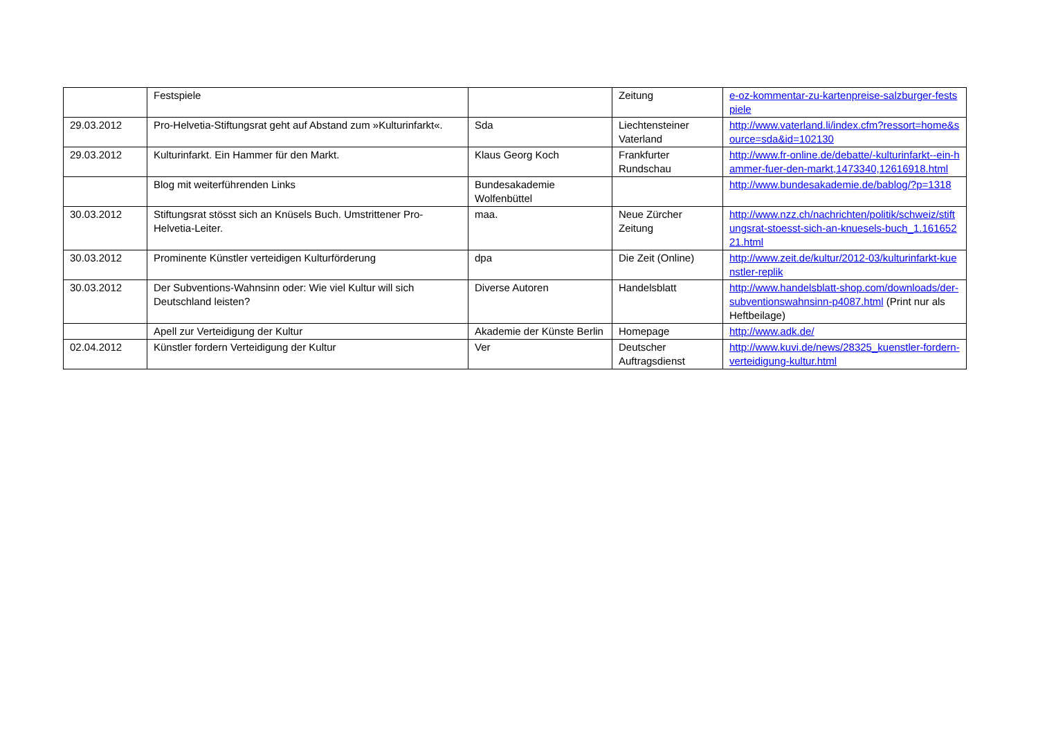| | Festspiele | | Zeitung | e-oz-kommentar-zu-kartenpreise-salzburger-festspiele |
| 29.03.2012 | Pro-Helvetia-Stiftungsrat geht auf Abstand zum »Kulturinfarkt«. | Sda | Liechtensteiner Vaterland | http://www.vaterland.li/index.cfm?ressort=home&source=sda&id=102130 |
| 29.03.2012 | Kulturinfarkt. Ein Hammer für den Markt. | Klaus Georg Koch | Frankfurter Rundschau | http://www.fr-online.de/debatte/-kulturinfarkt--ein-hammer-fuer-den-markt,1473340,12616918.html |
| | Blog mit weiterführenden Links | Bundesakademie Wolfenbüttel | | http://www.bundesakademie.de/bablog/?p=1318 |
| 30.03.2012 | Stiftungsrat stösst sich an Knüsels Buch. Umstrittener Pro-Helvetia-Leiter. | maa. | Neue Zürcher Zeitung | http://www.nzz.ch/nachrichten/politik/schweiz/stiftungsrat-stoesst-sich-an-knuesels-buch_1.16165221.html |
| 30.03.2012 | Prominente Künstler verteidigen Kulturförderung | dpa | Die Zeit (Online) | http://www.zeit.de/kultur/2012-03/kulturinfarkt-kuenstler-replik |
| 30.03.2012 | Der Subventions-Wahnsinn oder: Wie viel Kultur will sich Deutschland leisten? | Diverse Autoren | Handelsblatt | http://www.handelsblatt-shop.com/downloads/der-subventionswahnsinn-p4087.html (Print nur als Heftbeilage) |
| | Apell zur Verteidigung der Kultur | Akademie der Künste Berlin | Homepage | http://www.adk.de/ |
| 02.04.2012 | Künstler fordern Verteidigung der Kultur | Ver | Deutscher Auftragsdienst | http://www.kuvi.de/news/28325_kuenstler-fordern-verteidigung-kultur.html |